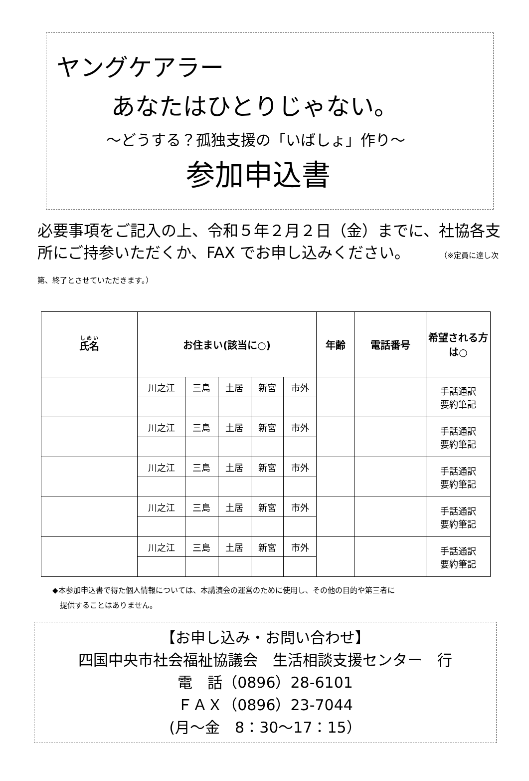ヤングケアラー
あなたはひとりじゃない。
～どうする？孤独支援の「いばしょ」作り～
参加申込書
必要事項をご記入の上、令和５年２月２日（金）までに、社協各支所にご持参いただくか、FAX でお申し込みください。 （※定員に達し次第、終了とさせていただきます。）
| 氏名 | お住まい(該当に○) | | | | | 年齢 | 電話番号 | 希望される方は○ |
| --- | --- | --- | --- | --- | --- | --- | --- | --- |
| | 川之江 | 三島 | 土居 | 新宮 | 市外 | | | 手話通訳 要約筆記 |
| | 川之江 | 三島 | 土居 | 新宮 | 市外 | | | 手話通訳 要約筆記 |
| | 川之江 | 三島 | 土居 | 新宮 | 市外 | | | 手話通訳 要約筆記 |
| | 川之江 | 三島 | 土居 | 新宮 | 市外 | | | 手話通訳 要約筆記 |
| | 川之江 | 三島 | 土居 | 新宮 | 市外 | | | 手話通訳 要約筆記 |
◆本参加申込書で得た個人情報については、本講演会の運営のために使用し、その他の目的や第三者に
　提供することはありません。
【お申し込み・お問い合わせ】
四国中央市社会福祉協議会　生活相談支援センター　行
電　話（0896）28-6101
ＦＡＸ（0896）23-7044
(月～金　8：30～17：15）